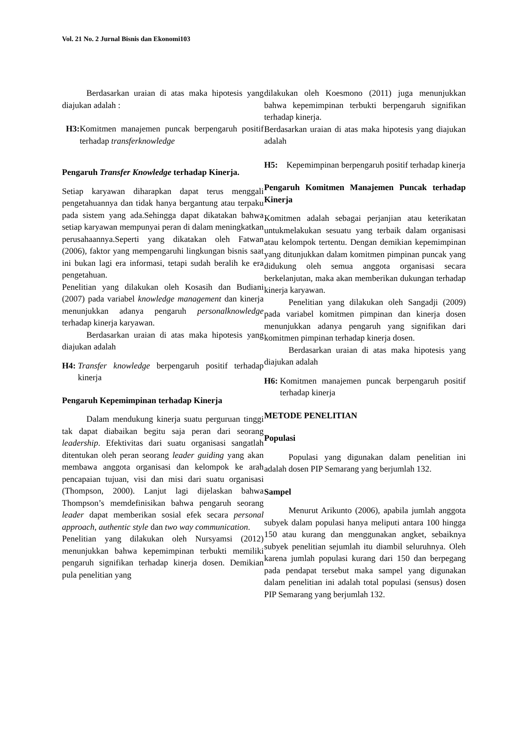Vol. 21 No. 2 Jurnal Bisnis dan Ekonomi103
Berdasarkan uraian di atas maka hipotesis yang diajukan adalah :
H3: Komitmen manajemen puncak berpengaruh positif terhadap transferknowledge
Pengaruh Transfer Knowledge terhadap Kinerja.
Setiap karyawan diharapkan dapat terus menggali pengetahuannya dan tidak hanya bergantung atau terpaku pada sistem yang ada.Sehingga dapat dikatakan bahwa setiap karyawan mempunyai peran di dalam meningkatkan perusahaannya.Seperti yang dikatakan oleh Fatwan (2006), faktor yang mempengaruhi lingkungan bisnis saat ini bukan lagi era informasi, tetapi sudah beralih ke era pengetahuan.
Penelitian yang dilakukan oleh Kosasih dan Budiani (2007) pada variabel knowledge management dan kinerja menunjukkan adanya pengaruh personalknowledge terhadap kinerja karyawan.
Berdasarkan uraian di atas maka hipotesis yang diajukan adalah
H4: Transfer knowledge berpengaruh positif terhadap kinerja
Pengaruh Kepemimpinan terhadap Kinerja
Dalam mendukung kinerja suatu perguruan tinggi tak dapat diabaikan begitu saja peran dari seorang leadership. Efektivitas dari suatu organisasi sangatlah ditentukan oleh peran seorang leader guiding yang akan membawa anggota organisasi dan kelompok ke arah pencapaian tujuan, visi dan misi dari suatu organisasi (Thompson, 2000). Lanjut lagi dijelaskan bahwa Thompson’s memdefinisikan bahwa pengaruh seorang leader dapat memberikan sosial efek secara personal approach, authentic style dan two way communication.
Penelitian yang dilakukan oleh Nursyamsi (2012) menunjukkan bahwa kepemimpinan terbukti memiliki pengaruh signifikan terhadap kinerja dosen. Demikian pula penelitian yang
dilakukan oleh Koesmono (2011) juga menunjukkan bahwa kepemimpinan terbukti berpengaruh signifikan terhadap kinerja.
Berdasarkan uraian di atas maka hipotesis yang diajukan adalah
H5: Kepemimpinan berpengaruh positif terhadap kinerja
Pengaruh Komitmen Manajemen Puncak terhadap Kinerja
Komitmen adalah sebagai perjanjian atau keterikatan untukmelakukan sesuatu yang terbaik dalam organisasi atau kelompok tertentu. Dengan demikian kepemimpinan yang ditunjukkan dalam komitmen pimpinan puncak yang didukung oleh semua anggota organisasi secara berkelanjutan, maka akan memberikan dukungan terhadap kinerja karyawan.
Penelitian yang dilakukan oleh Sangadji (2009) pada variabel komitmen pimpinan dan kinerja dosen menunjukkan adanya pengaruh yang signifikan dari komitmen pimpinan terhadap kinerja dosen.
Berdasarkan uraian di atas maka hipotesis yang diajukan adalah
H6: Komitmen manajemen puncak berpengaruh positif terhadap kinerja
METODE PENELITIAN
Populasi
Populasi yang digunakan dalam penelitian ini adalah dosen PIP Semarang yang berjumlah 132.
Sampel
Menurut Arikunto (2006), apabila jumlah anggota subyek dalam populasi hanya meliputi antara 100 hingga 150 atau kurang dan menggunakan angket, sebaiknya subyek penelitian sejumlah itu diambil seluruhnya. Oleh karena jumlah populasi kurang dari 150 dan berpegang pada pendapat tersebut maka sampel yang digunakan dalam penelitian ini adalah total populasi (sensus) dosen PIP Semarang yang berjumlah 132.